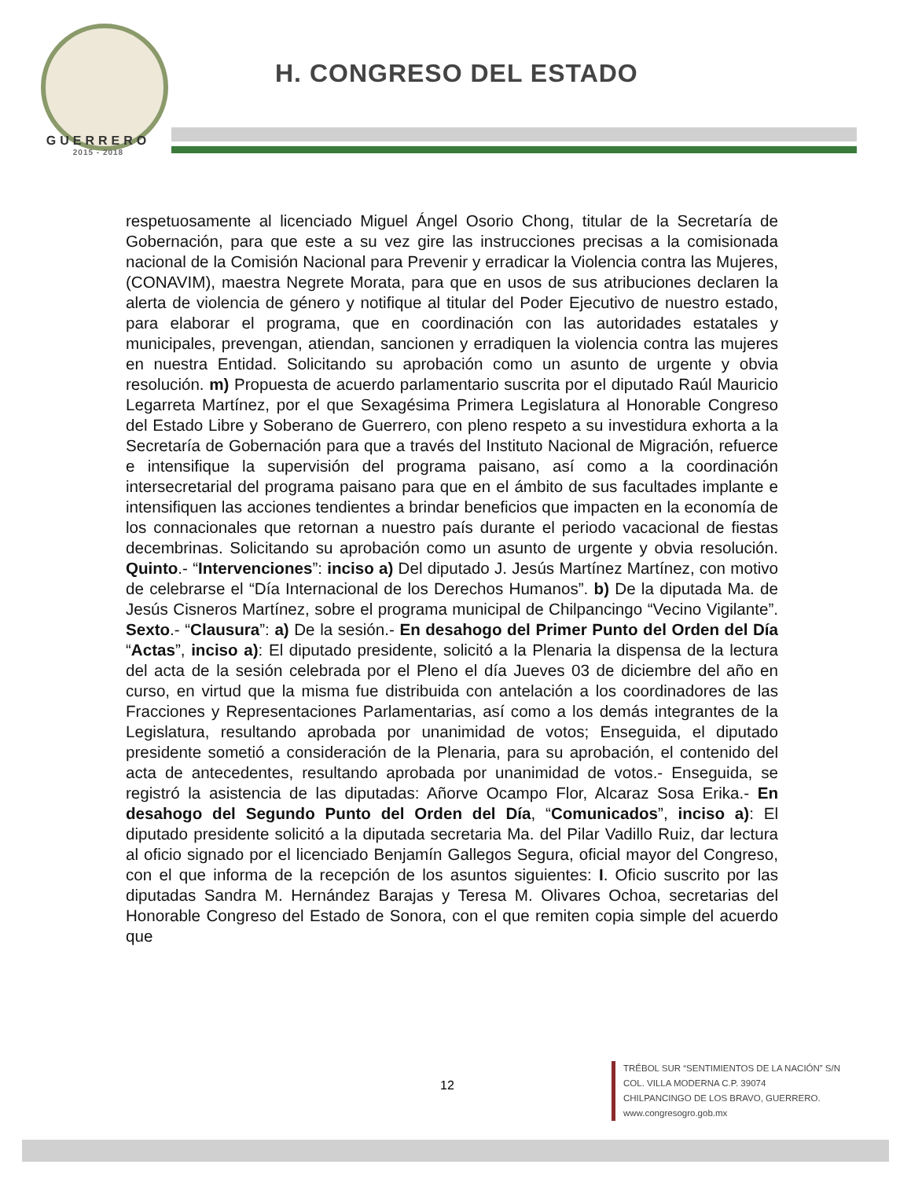GUERRERO
2015 - 2018
H. CONGRESO DEL ESTADO
respetuosamente al licenciado Miguel Ángel Osorio Chong, titular de la Secretaría de Gobernación, para que este a su vez gire las instrucciones precisas a la comisionada nacional de la Comisión Nacional para Prevenir y erradicar la Violencia contra las Mujeres, (CONAVIM), maestra Negrete Morata, para que en usos de sus atribuciones declaren la alerta de violencia de género y notifique al titular del Poder Ejecutivo de nuestro estado, para elaborar el programa, que en coordinación con las autoridades estatales y municipales, prevengan, atiendan, sancionen y erradiquen la violencia contra las mujeres en nuestra Entidad. Solicitando su aprobación como un asunto de urgente y obvia resolución. m) Propuesta de acuerdo parlamentario suscrita por el diputado Raúl Mauricio Legarreta Martínez, por el que Sexagésima Primera Legislatura al Honorable Congreso del Estado Libre y Soberano de Guerrero, con pleno respeto a su investidura exhorta a la Secretaría de Gobernación para que a través del Instituto Nacional de Migración, refuerce e intensifique la supervisión del programa paisano, así como a la coordinación intersecretarial del programa paisano para que en el ámbito de sus facultades implante e intensifiquen las acciones tendientes a brindar beneficios que impacten en la economía de los connacionales que retornan a nuestro país durante el periodo vacacional de fiestas decembrinas. Solicitando su aprobación como un asunto de urgente y obvia resolución. Quinto.- “Intervenciones”: inciso a) Del diputado J. Jesús Martínez Martínez, con motivo de celebrarse el “Día Internacional de los Derechos Humanos”. b) De la diputada Ma. de Jesús Cisneros Martínez, sobre el programa municipal de Chilpancingo “Vecino Vigilante”. Sexto.- “Clausura”: a) De la sesión.- En desahogo del Primer Punto del Orden del Día “Actas”, inciso a): El diputado presidente, solicitó a la Plenaria la dispensa de la lectura del acta de la sesión celebrada por el Pleno el día Jueves 03 de diciembre del año en curso, en virtud que la misma fue distribuida con antelación a los coordinadores de las Fracciones y Representaciones Parlamentarias, así como a los demás integrantes de la Legislatura, resultando aprobada por unanimidad de votos; Enseguida, el diputado presidente sometió a consideración de la Plenaria, para su aprobación, el contenido del acta de antecedentes, resultando aprobada por unanimidad de votos.- Enseguida, se registró la asistencia de las diputadas: Añorve Ocampo Flor, Alcaraz Sosa Erika.- En desahogo del Segundo Punto del Orden del Día, “Comunicados”, inciso a): El diputado presidente solicitó a la diputada secretaria Ma. del Pilar Vadillo Ruiz, dar lectura al oficio signado por el licenciado Benjamín Gallegos Segura, oficial mayor del Congreso, con el que informa de la recepción de los asuntos siguientes: I. Oficio suscrito por las diputadas Sandra M. Hernández Barajas y Teresa M. Olivares Ochoa, secretarias del Honorable Congreso del Estado de Sonora, con el que remiten copia simple del acuerdo que
12
TRÉBOL SUR “SENTIMIENTOS DE LA NACIÓN” S/N
COL. VILLA MODERNA C.P. 39074
CHILPANCINGO DE LOS BRAVO, GUERRERO.
www.congresogro.gob.mx